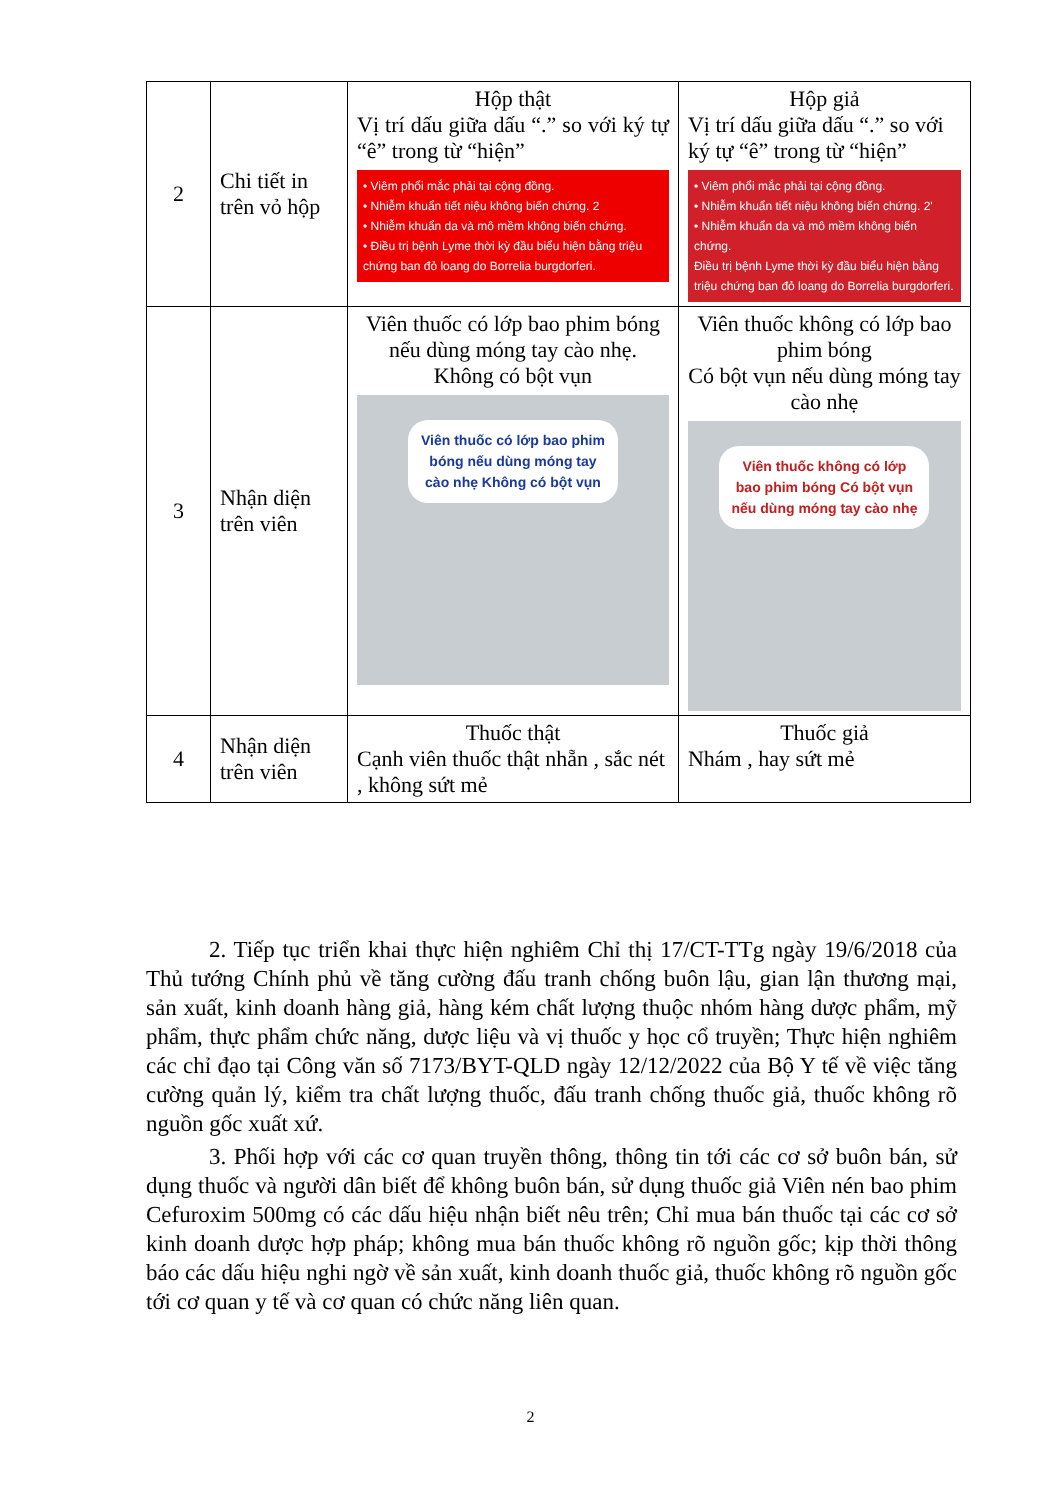| 2 | Chi tiết in trên vỏ hộp | Hộp thật Vị trí dấu giữa dấu “.” so với ký tự “ê” trong từ “hiện” • Viêm phổi mắc phải tại cộng đồng. • Nhiễm khuẩn tiết niệu không biến chứng. 2 • Nhiễm khuẩn da và mô mềm không biến chứng. • Điều trị bệnh Lyme thời kỳ đầu biểu hiện bằng triệu chứng ban đỏ loang do Borrelia burgdorferi. | Hộp giả Vị trí dấu giữa dấu “.” so với ký tự “ê” trong từ “hiện” • Viêm phổi mắc phải tại cộng đồng. • Nhiễm khuẩn tiết niệu không biến chứng. 2' • Nhiễm khuẩn da và mô mềm không biến chứng. Điều trị bệnh Lyme thời kỳ đầu biểu hiện bằng triệu chứng ban đỏ loang do Borrelia burgdorferi. |
| 3 | Nhận diện trên viên | Viên thuốc có lớp bao phim bóng nếu dùng móng tay cào nhẹ. Không có bột vụn Viên thuốc có lớp bao phim bóng nếu dùng móng tay cào nhẹ Không có bột vụn | Viên thuốc không có lớp bao phim bóng Có bột vụn nếu dùng móng tay cào nhẹ Viên thuốc không có lớp bao phim bóng Có bột vụn nếu dùng móng tay cào nhẹ |
| 4 | Nhận diện trên viên | Thuốc thật Cạnh viên thuốc thật nhẵn , sắc nét , không sứt mẻ | Thuốc giả Nhám , hay sứt mẻ |
2. Tiếp tục triển khai thực hiện nghiêm Chỉ thị 17/CT-TTg ngày 19/6/2018 của Thủ tướng Chính phủ về tăng cường đấu tranh chống buôn lậu, gian lận thương mại, sản xuất, kinh doanh hàng giả, hàng kém chất lượng thuộc nhóm hàng dược phẩm, mỹ phẩm, thực phẩm chức năng, dược liệu và vị thuốc y học cổ truyền; Thực hiện nghiêm các chỉ đạo tại Công văn số 7173/BYT-QLD ngày 12/12/2022 của Bộ Y tế về việc tăng cường quản lý, kiểm tra chất lượng thuốc, đấu tranh chống thuốc giả, thuốc không rõ nguồn gốc xuất xứ.
3. Phối hợp với các cơ quan truyền thông, thông tin tới các cơ sở buôn bán, sử dụng thuốc và người dân biết để không buôn bán, sử dụng thuốc giả Viên nén bao phim Cefuroxim 500mg có các dấu hiệu nhận biết nêu trên; Chỉ mua bán thuốc tại các cơ sở kinh doanh dược hợp pháp; không mua bán thuốc không rõ nguồn gốc; kịp thời thông báo các dấu hiệu nghi ngờ về sản xuất, kinh doanh thuốc giả, thuốc không rõ nguồn gốc tới cơ quan y tế và cơ quan có chức năng liên quan.
2